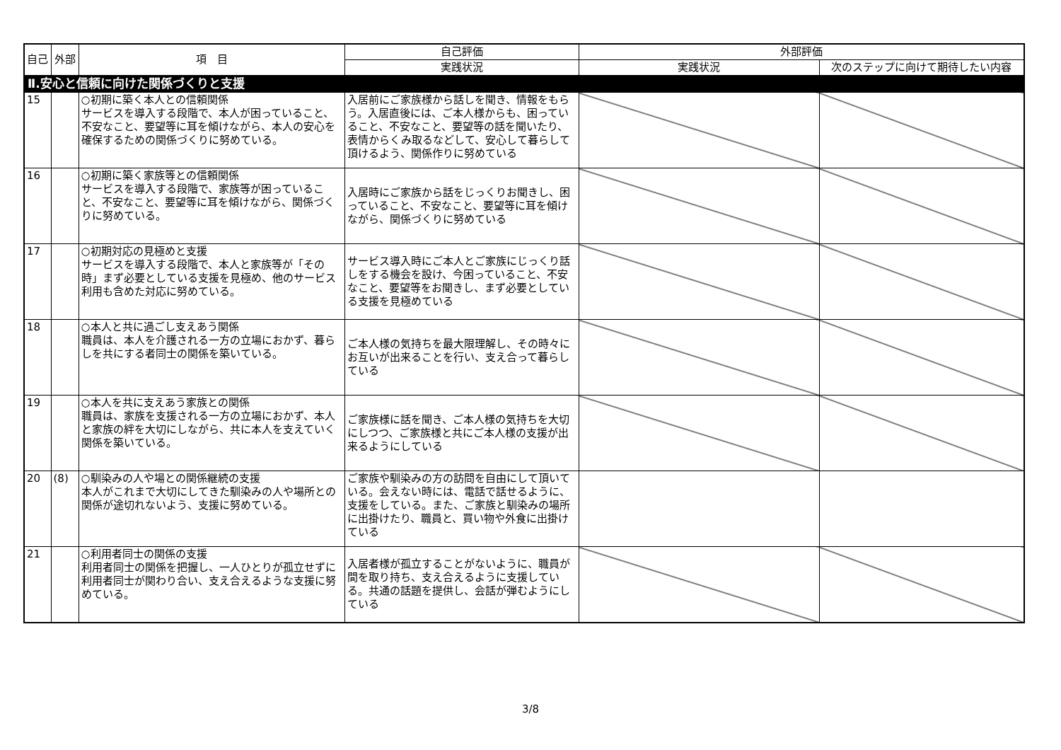| 自己 | 外部 | 項 目 | 自己評価 | 外部評価 | |
| --- | --- | --- | --- | --- | --- |
| | | | 実践状況 | 実践状況 | 次のステップに向けて期待したい内容 |
| Ⅱ.安心と信頼に向けた関係づくりと支援 | | | | | |
| 15 | | ○初期に築く本人との信頼関係 サービスを導入する段階で、本人が困っていること、不安なこと、要望等に耳を傾けながら、本人の安心を確保するための関係づくりに努めている。 | 入居前にご家族様から話しを聞き、情報をもらう。入居直後には、ご本人様からも、困っていること、不安なこと、要望等の話を聞いたり、表情からくみ取るなどして、安心して暮らして頂けるよう、関係作りに努めている | | |
| 16 | | ○初期に築く家族等との信頼関係 サービスを導入する段階で、家族等が困っていること、不安なこと、要望等に耳を傾けながら、関係づくりに努めている。 | 入居時にご家族から話をじっくりお聞きし、困っていること、不安なこと、要望等に耳を傾けながら、関係づくりに努めている | | |
| 17 | | ○初期対応の見極めと支援 サービスを導入する段階で、本人と家族等が「その時」まず必要としている支援を見極め、他のサービス利用も含めた対応に努めている。 | サービス導入時にご本人とご家族にじっくり話しをする機会を設け、今困っていること、不安なこと、要望等をお聞きし、まず必要としている支援を見極めている | | |
| 18 | | ○本人と共に過ごし支えあう関係 職員は、本人を介護される一方の立場におかず、暮らしを共にする者同士の関係を築いている。 | ご本人様の気持ちを最大限理解し、その時々にお互いが出来ることを行い、支え合って暮らしている | | |
| 19 | | ○本人を共に支えあう家族との関係 職員は、家族を支援される一方の立場におかず、本人と家族の絆を大切にしながら、共に本人を支えていく関係を築いている。 | ご家族様に話を聞き、ご本人様の気持ちを大切にしつつ、ご家族様と共にご本人様の支援が出来るようにしている | | |
| 20 | (8) | ○馴染みの人や場との関係継続の支援 本人がこれまで大切にしてきた馴染みの人や場所との関係が途切れないよう、支援に努めている。 | ご家族や馴染みの方の訪問を自由にして頂いている。会えない時には、電話で話せるように、支援をしている。また、ご家族と馴染みの場所に出掛けたり、職員と、買い物や外食に出掛けている | | |
| 21 | | ○利用者同士の関係の支援 利用者同士の関係を把握し、一人ひとりが孤立せずに利用者同士が関わり合い、支え合えるような支援に努めている。 | 入居者様が孤立することがないように、職員が間を取り持ち、支え合えるように支援している。共通の話題を提供し、会話が弾むようにしている | | |
3/8